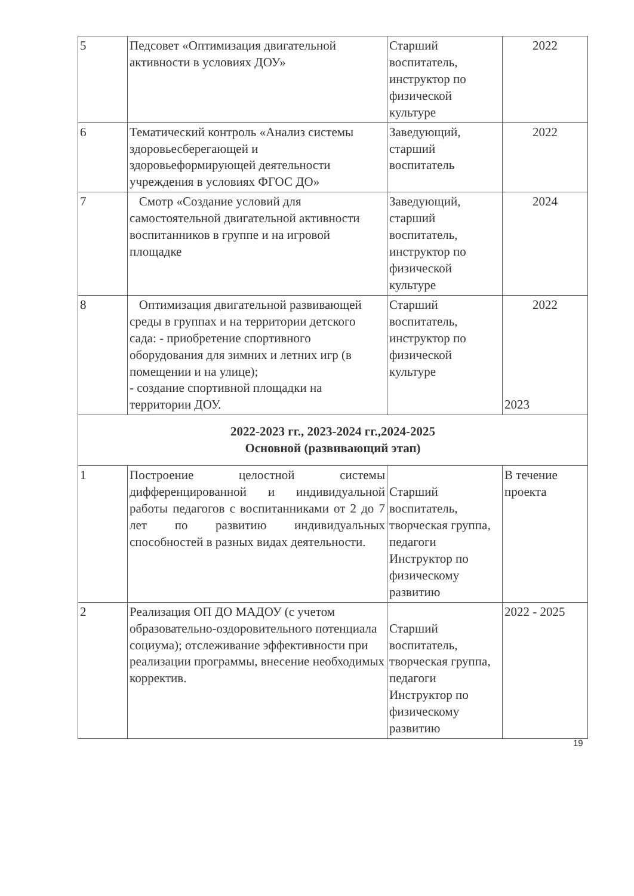| 5 | Педсовет «Оптимизация двигательной активности в условиях ДОУ» | Старший воспитатель, инструктор по физической культуре | 2022 |
| 6 | Тематический контроль «Анализ системы здоровьесберегающей и здоровьеформирующей деятельности учреждения в условиях ФГОС ДО» | Заведующий, старший воспитатель | 2022 |
| 7 | Смотр «Создание условий для самостоятельной двигательной активности воспитанников в группе и на игровой площадке | Заведующий, старший воспитатель, инструктор по физической культуре | 2024 |
| 8 | Оптимизация двигательной развивающей среды в группах и на территории детского сада: - приобретение спортивного оборудования для зимних и летних игр (в помещении и на улице); - создание спортивной площадки на территории ДОУ. | Старший воспитатель, инструктор по физической культуре | 2022 2023 |
| 2022-2023 гг., 2023-2024 гг.,2024-2025 Основной (развивающий этап) | | | |
| 1 | Построение целостной системы дифференцированной и индивидуальной работы педагогов с воспитанниками от 2 до 7 лет по развитию индивидуальных способностей в разных видах деятельности. | Старший воспитатель, творческая группа, педагоги Инструктор по физическому развитию | В течение проекта |
| 2 | Реализация ОП ДО МАДОУ (с учетом образовательно-оздоровительного потенциала социума); отслеживание эффективности при реализации программы, внесение необходимых корректив. | Старший воспитатель, творческая группа, педагоги Инструктор по физическому развитию | 2022 - 2025 |
19